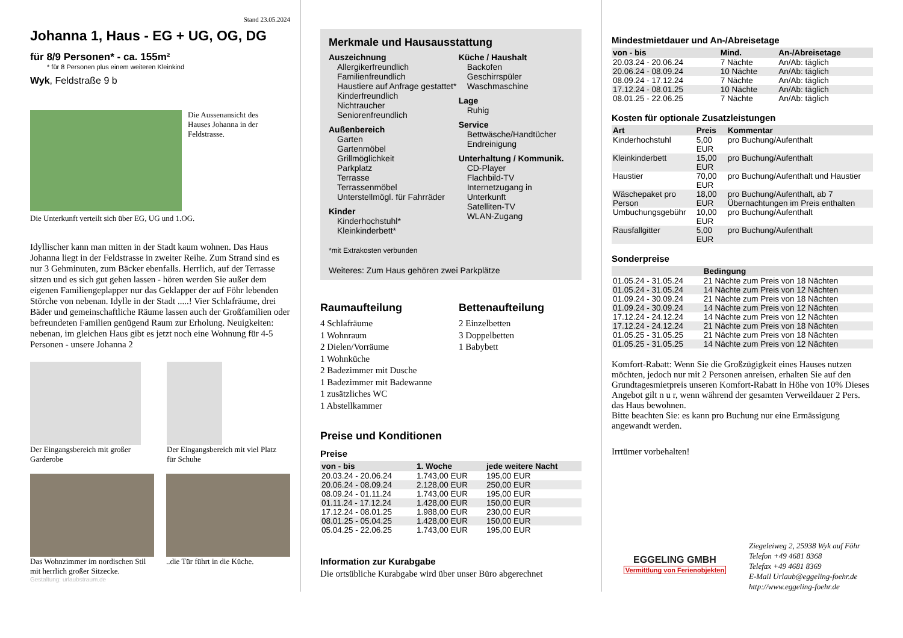Stand 23.05.2024
Johanna 1, Haus - EG + UG, OG, DG
für 8/9 Personen* - ca. 155m²
* für 8 Personen plus einem weiteren Kleinkind
Wyk, Feldstraße 9 b
Die Aussenansicht des Hauses Johanna in der Feldstrasse.
Die Unterkunft verteilt sich über EG, UG und 1.OG.
Idyllischer kann man mitten in der Stadt kaum wohnen. Das Haus Johanna liegt in der Feldstrasse in zweiter Reihe. Zum Strand sind es nur 3 Gehminuten, zum Bäcker ebenfalls. Herrlich, auf der Terrasse sitzen und es sich gut gehen lassen - hören werden Sie außer dem eigenen Familiengeplapper nur das Geklapper der auf Föhr lebenden Störche von nebenan. Idylle in der Stadt .....! Vier Schlafräume, drei Bäder und gemeinschaftliche Räume lassen auch der Großfamilien oder befreundeten Familien genügend Raum zur Erholung. Neuigkeiten: nebenan, im gleichen Haus gibt es jetzt noch eine Wohnung für 4-5 Personen - unsere Johanna 2
Der Eingangsbereich mit großer Garderobe
Der Eingangsbereich mit viel Platz für Schuhe
Das Wohnzimmer im nordischen Stil mit herrlich großer Sitzecke.
..die Tür führt in die Küche.
Gestaltung: urlaubstraum.de
Merkmale und Hausausstattung
Auszeichnung
Allergikerfreundlich
Familienfreundlich
Haustiere auf Anfrage gestattet*
Kinderfreundlich
Nichtraucher
Seniorenfreundlich
Außenbereich
Garten
Gartenmöbel
Grillmöglichkeit
Parkplatz
Terrasse
Terrassenmöbel
Unterstellmögl. für Fahrräder
Kinder
Kinderhochstuhl*
Kleinkinderbett*
Küche / Haushalt
Backofen
Geschirrspüler
Waschmaschine
Lage
Ruhig
Service
Bettwäsche/Handtücher
Endreinigung
Unterhaltung / Kommunik.
CD-Player
Flachbild-TV
Internetzugang in Unterkunft
Satelliten-TV
WLAN-Zugang
*mit Extrakosten verbunden
Weiteres: Zum Haus gehören zwei Parkplätze
Raumaufteilung
4 Schlafräume
1 Wohnraum
2 Dielen/Vorräume
1 Wohnküche
2 Badezimmer mit Dusche
1 Badezimmer mit Badewanne
1 zusätzliches WC
1 Abstellkammer
Bettenaufteilung
2 Einzelbetten
3 Doppelbetten
1 Babybett
Preise und Konditionen
Preise
| von - bis | 1. Woche | jede weitere Nacht |
| --- | --- | --- |
| 20.03.24 - 20.06.24 | 1.743,00 EUR | 195,00 EUR |
| 20.06.24 - 08.09.24 | 2.128,00 EUR | 250,00 EUR |
| 08.09.24 - 01.11.24 | 1.743,00 EUR | 195,00 EUR |
| 01.11.24 - 17.12.24 | 1.428,00 EUR | 150,00 EUR |
| 17.12.24 - 08.01.25 | 1.988,00 EUR | 230,00 EUR |
| 08.01.25 - 05.04.25 | 1.428,00 EUR | 150,00 EUR |
| 05.04.25 - 22.06.25 | 1.743,00 EUR | 195,00 EUR |
Information zur Kurabgabe
Die ortsübliche Kurabgabe wird über unser Büro abgerechnet
Mindestmietdauer und An-/Abreisetage
| von - bis | Mind. | An-/Abreisetage |
| --- | --- | --- |
| 20.03.24 - 20.06.24 | 7 Nächte | An/Ab: täglich |
| 20.06.24 - 08.09.24 | 10 Nächte | An/Ab: täglich |
| 08.09.24 - 17.12.24 | 7 Nächte | An/Ab: täglich |
| 17.12.24 - 08.01.25 | 10 Nächte | An/Ab: täglich |
| 08.01.25 - 22.06.25 | 7 Nächte | An/Ab: täglich |
Kosten für optionale Zusatzleistungen
| Art | Preis | Kommentar |
| --- | --- | --- |
| Kinderhochstuhl | 5,00 EUR | pro Buchung/Aufenthalt |
| Kleinkinderbett | 15,00 EUR | pro Buchung/Aufenthalt |
| Haustier | 70,00 EUR | pro Buchung/Aufenthalt und Haustier |
| Wäschepaket pro Person | 18,00 EUR | pro Buchung/Aufenthalt, ab 7 Übernachtungen im Preis enthalten |
| Umbuchungsgebühr | 10,00 EUR | pro Buchung/Aufenthalt |
| Rausfallgitter | 5,00 EUR | pro Buchung/Aufenthalt |
Sonderpreise
| | Bedingung |
| --- | --- |
| 01.05.24 - 31.05.24 | 21 Nächte zum Preis von 18 Nächten |
| 01.05.24 - 31.05.24 | 14 Nächte zum Preis von 12 Nächten |
| 01.09.24 - 30.09.24 | 21 Nächte zum Preis von 18 Nächten |
| 01.09.24 - 30.09.24 | 14 Nächte zum Preis von 12 Nächten |
| 17.12.24 - 24.12.24 | 14 Nächte zum Preis von 12 Nächten |
| 17.12.24 - 24.12.24 | 21 Nächte zum Preis von 18 Nächten |
| 01.05.25 - 31.05.25 | 21 Nächte zum Preis von 18 Nächten |
| 01.05.25 - 31.05.25 | 14 Nächte zum Preis von 12 Nächten |
Komfort-Rabatt: Wenn Sie die Großzügigkeit eines Hauses nutzen möchten, jedoch nur mit 2 Personen anreisen, erhalten Sie auf den Grundtagesmietpreis unseren Komfort-Rabatt in Höhe von 10% Dieses Angebot gilt n u r, wenn während der gesamten Verweildauer 2 Pers. das Haus bewohnen.
Bitte beachten Sie: es kann pro Buchung nur eine Ermässigung angewandt werden.
Irrtümer vorbehalten!
EGGELING GMBH
Vermittlung von Ferienobjekten
Ziegeleiweg 2, 25938 Wyk auf Föhr
Telefon +49 4681 8368
Telefax +49 4681 8369
E-Mail Urlaub@eggeling-foehr.de
http://www.eggeling-foehr.de